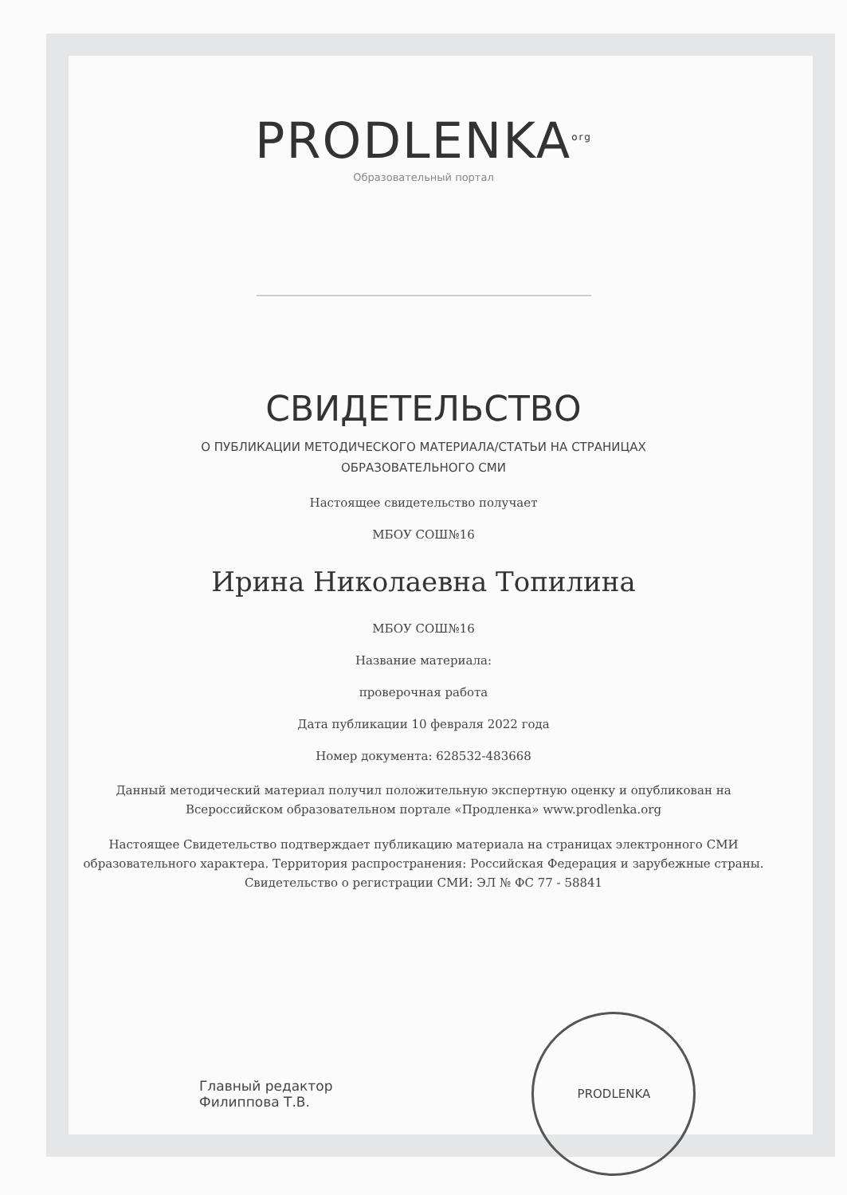PRODLENKA<sup>org</sup>
Образовательный портал
СВИДЕТЕЛЬСТВО
О ПУБЛИКАЦИИ МЕТОДИЧЕСКОГО МАТЕРИАЛА/СТАТЬИ НА СТРАНИЦАХ
ОБРАЗОВАТЕЛЬНОГО СМИ
Настоящее свидетельство получает
МБОУ СОШ№16
Ирина Николаевна Топилина
МБОУ СОШ№16
Название материала:
проверочная работа
Дата публикации 10 февраля 2022 года
Номер документа: 628532-483668
Данный методический материал получил положительную экспертную оценку и опубликован на Всероссийском образовательном портале «Продленка» www.prodlenka.org
Настоящее Свидетельство подтверждает публикацию материала на страницах электронного СМИ образовательного характера. Территория распространения: Российская Федерация и зарубежные страны. Свидетельство о регистрации СМИ: ЭЛ № ФС 77 - 58841
Главный редактор
Филиппова Т.В.
PRODLENKA